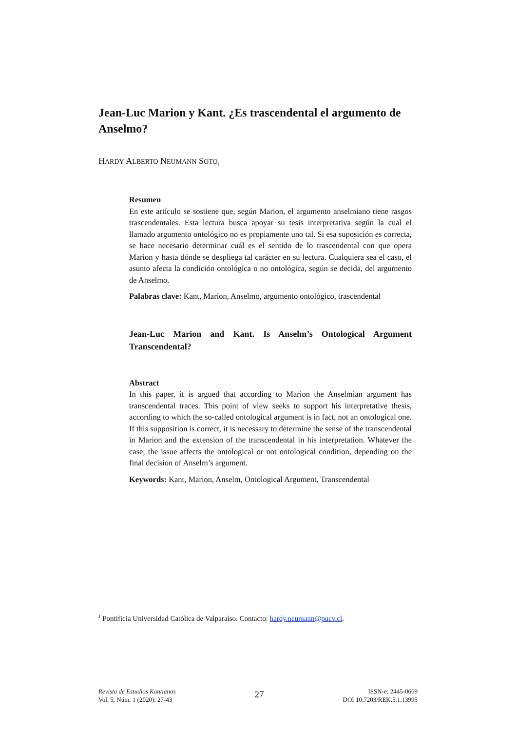Jean-Luc Marion y Kant. ¿Es trascendental el argumento de Anselmo?
HARDY ALBERTO NEUMANN SOTO<sub>1</sub>
Resumen
En este artículo se sostiene que, según Marion, el argumento anselmiano tiene rasgos trascendentales. Esta lectura busca apoyar su tesis interpretativa según la cual el llamado argumento ontológico no es propiamente uno tal. Si esa suposición es correcta, se hace necesario determinar cuál es el sentido de lo trascendental con que opera Marion y hasta dónde se despliega tal carácter en su lectura. Cualquiera sea el caso, el asunto afecta la condición ontológica o no ontológica, según se decida, del argumento de Anselmo.
Palabras clave: Kant, Marion, Anselmo, argumento ontológico, trascendental
Jean-Luc Marion and Kant. Is Anselm’s Ontological Argument Transcendental?
Abstract
In this paper, it is argued that according to Marion the Anselmian argument has transcendental traces. This point of view seeks to support his interpretative thesis, according to which the so-called ontological argument is in fact, not an ontological one. If this supposition is correct, it is necessary to determine the sense of the transcendental in Marion and the extension of the transcendental in his interpretation. Whatever the case, the issue affects the ontological or not ontological condition, depending on the final decision of Anselm’s argument.
Keywords: Kant, Marion, Anselm, Ontological Argument, Transcendental
<sup>1</sup> Pontificia Universidad Católica de Valparaíso. Contacto: hardy.neumann@pucv.cl.
Revista de Estudios Kantianos
Vol. 5, Núm. 1 (2020): 27-43
27
ISSN-e: 2445-0669
DOI 10.7203/REK.5.1.13995